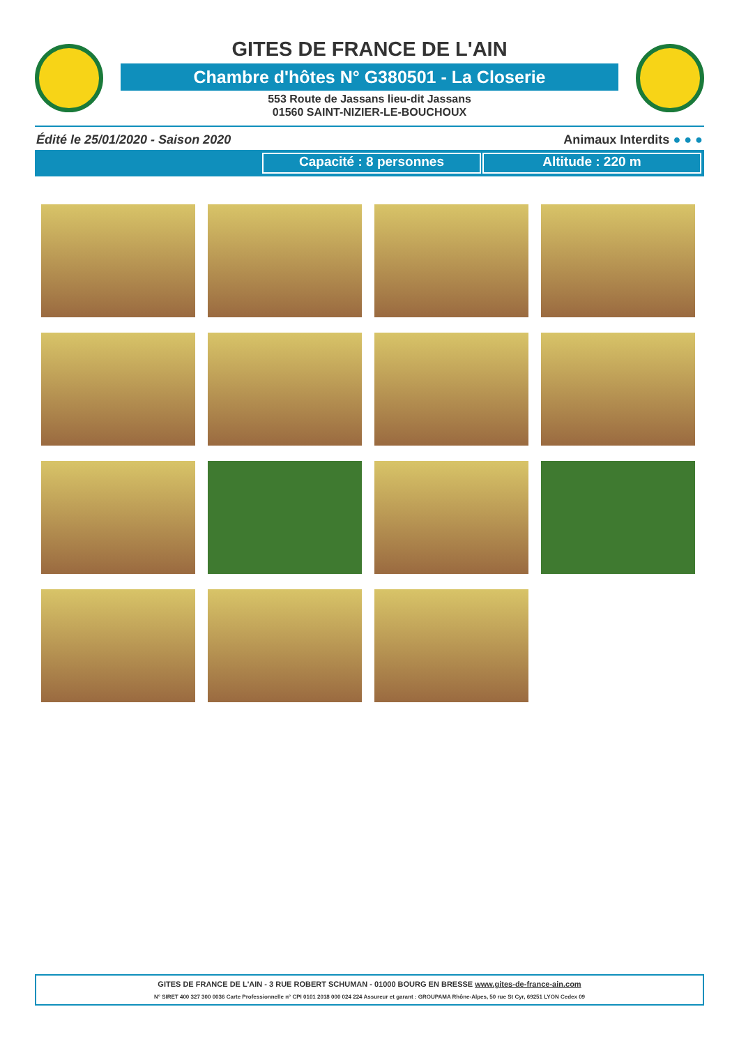GITES DE FRANCE DE L'AIN
Chambre d'hôtes N° G380501 - La Closerie
553 Route de Jassans lieu-dit Jassans
01560 SAINT-NIZIER-LE-BOUCHOUX
Édité le 25/01/2020 - Saison 2020 Animaux Interdits ● ● ●
Capacité : 8 personnes Altitude : 220 m
GITES DE FRANCE DE L'AIN - 3 RUE ROBERT SCHUMAN - 01000 BOURG EN BRESSE www.gites-de-france-ain.com
N° SIRET 400 327 300 0036 Carte Professionnelle n° CPI 0101 2018 000 024 224 Assureur et garant : GROUPAMA Rhône-Alpes, 50 rue St Cyr, 69251 LYON Cedex 09